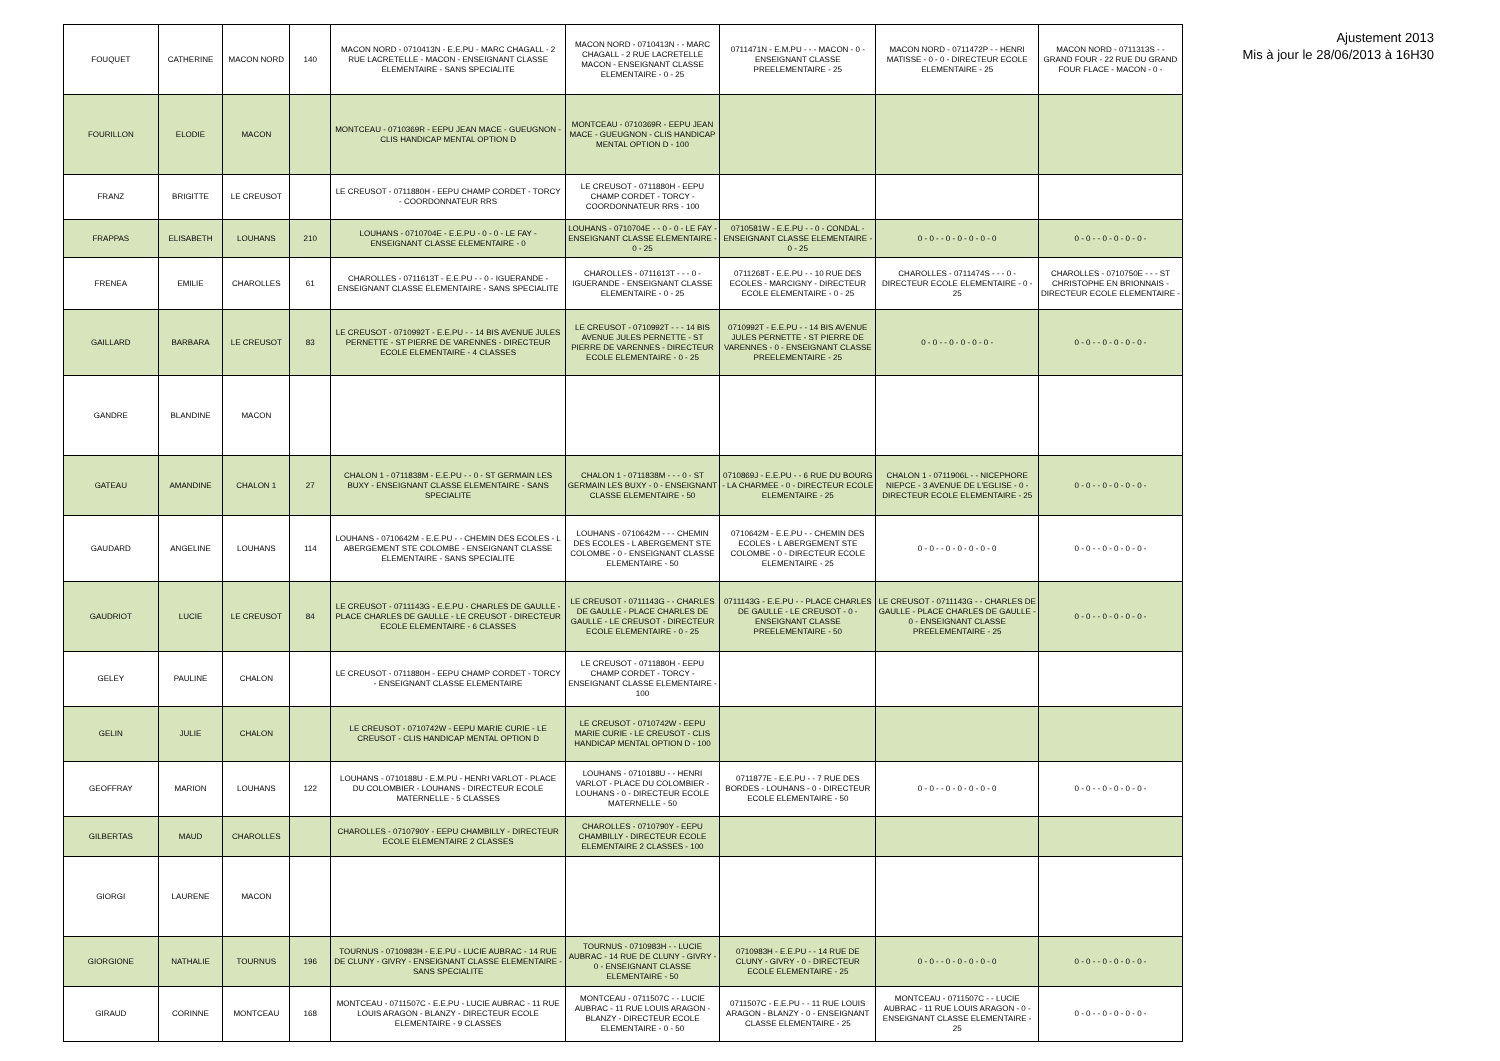| FOUQUET | CATHERINE | MACON NORD | 140 | MACON NORD - 0710413N - E.E.PU - MARC CHAGALL - 2 RUE LACRETELLE - MACON - ENSEIGNANT CLASSE ELEMENTAIRE - SANS SPECIALITE | MACON NORD - 0710413N - - MARC CHAGALL - 2 RUE LACRETELLE MACON - ENSEIGNANT CLASSE ELEMENTAIRE - 0 - 25 | 0711471N - E.M.PU - - - MACON - 0 - ENSEIGNANT CLASSE PREELEMENTAIRE - 25 | MACON NORD - 0711472P - - HENRI MATISSE - 0 - 0 - DIRECTEUR ECOLE ELEMENTAIRE - 25 | MACON NORD - 0711313S - - GRAND FOUR - 22 RUE DU GRAND FOUR FLACE - MACON - 0 - |
| FOURILLON | ELODIE | MACON | | MONTCEAU - 0710369R - EEPU JEAN MACE - GUEUGNON - CLIS HANDICAP MENTAL OPTION D | MONTCEAU - 0710369R - EEPU JEAN MACE - GUEUGNON - CLIS HANDICAP MENTAL OPTION D - 100 | | | |
| FRANZ | BRIGITTE | LE CREUSOT | | LE CREUSOT - 0711880H - EEPU CHAMP CORDET - TORCY - COORDONNATEUR RRS | LE CREUSOT - 0711880H - EEPU CHAMP CORDET - TORCY - COORDONNATEUR RRS - 100 | | | |
| FRAPPAS | ELISABETH | LOUHANS | 210 | LOUHANS - 0710704E - E.E.PU - 0 - 0 - LE FAY - ENSEIGNANT CLASSE ELEMENTAIRE - 0 | LOUHANS - 0710704E - - 0 - 0 - LE FAY - ENSEIGNANT CLASSE ELEMENTAIRE - 0 - 25 | 0710581W - E.E.PU - - 0 - CONDAL - ENSEIGNANT CLASSE ELEMENTAIRE - 0 - 25 | 0 - 0 - - 0 - 0 - 0 - 0 - 0 | 0 - 0 - - 0 - 0 - 0 - 0 - |
| FRENEA | EMILIE | CHAROLLES | 61 | CHAROLLES - 0711613T - E.E.PU - - 0 - IGUERANDE - ENSEIGNANT CLASSE ELEMENTAIRE - SANS SPECIALITE | CHAROLLES - 0711613T - - - 0 - IGUERANDE - ENSEIGNANT CLASSE ELEMENTAIRE - 0 - 25 | 0711268T - E.E.PU - - 10 RUE DES ECOLES - MARCIGNY - DIRECTEUR ECOLE ELEMENTAIRE - 0 - 25 | CHAROLLES - 0711474S - - - 0 - DIRECTEUR ECOLE ELEMENTAIRE - 0 - 25 | CHAROLLES - 0710750E - - - ST CHRISTOPHE EN BRIONNAIS - DIRECTEUR ECOLE ELEMENTAIRE - |
| GAILLARD | BARBARA | LE CREUSOT | 83 | LE CREUSOT - 0710992T - E.E.PU - - 14 BIS AVENUE JULES PERNETTE - ST PIERRE DE VARENNES - DIRECTEUR ECOLE ELEMENTAIRE - 4 CLASSES | LE CREUSOT - 0710992T - - - 14 BIS AVENUE JULES PERNETTE - ST PIERRE DE VARENNES - DIRECTEUR ECOLE ELEMENTAIRE - 0 - 25 | 0710992T - E.E.PU - - 14 BIS AVENUE JULES PERNETTE - ST PIERRE DE VARENNES - 0 - ENSEIGNANT CLASSE PREELEMENTAIRE - 25 | 0 - 0 - - 0 - 0 - 0 - 0 - | 0 - 0 - - 0 - 0 - 0 - 0 - |
| GANDRE | BLANDINE | MACON | | | | | | |
| GATEAU | AMANDINE | CHALON 1 | 27 | CHALON 1 - 0711838M - E.E.PU - - 0 - ST GERMAIN LES BUXY - ENSEIGNANT CLASSE ELEMENTAIRE - SANS SPECIALITE | CHALON 1 - 0711838M - - - 0 - ST GERMAIN LES BUXY - 0 - ENSEIGNANT CLASSE ELEMENTAIRE - 50 | 0710869J - E.E.PU - - 6 RUE DU BOURG - LA CHARMEE - 0 - DIRECTEUR ECOLE ELEMENTAIRE - 25 | CHALON 1 - 0711906L - - NICEPHORE NIEPCE - 3 AVENUE DE L'EGLISE - 0 - DIRECTEUR ECOLE ELEMENTAIRE - 25 | 0 - 0 - - 0 - 0 - 0 - 0 - |
| GAUDARD | ANGELINE | LOUHANS | 114 | LOUHANS - 0710642M - E.E.PU - - CHEMIN DES ECOLES - L ABERGEMENT STE COLOMBE - ENSEIGNANT CLASSE ELEMENTAIRE - SANS SPECIALITE | LOUHANS - 0710642M - - - CHEMIN DES ECOLES - L ABERGEMENT STE COLOMBE - 0 - ENSEIGNANT CLASSE ELEMENTAIRE - 50 | 0710642M - E.E.PU - - CHEMIN DES ECOLES - L ABERGEMENT STE COLOMBE - 0 - DIRECTEUR ECOLE ELEMENTAIRE - 25 | 0 - 0 - - 0 - 0 - 0 - 0 - 0 | 0 - 0 - - 0 - 0 - 0 - 0 - |
| GAUDRIOT | LUCIE | LE CREUSOT | 84 | LE CREUSOT - 0711143G - E.E.PU - CHARLES DE GAULLE - PLACE CHARLES DE GAULLE - LE CREUSOT - DIRECTEUR ECOLE ELEMENTAIRE - 6 CLASSES | LE CREUSOT - 0711143G - - CHARLES DE GAULLE - PLACE CHARLES DE GAULLE - LE CREUSOT - DIRECTEUR ECOLE ELEMENTAIRE - 0 - 25 | 0711143G - E.E.PU - - PLACE CHARLES DE GAULLE - LE CREUSOT - 0 - ENSEIGNANT CLASSE PREELEMENTAIRE - 50 | LE CREUSOT - 0711143G - - CHARLES DE GAULLE - PLACE CHARLES DE GAULLE - 0 - ENSEIGNANT CLASSE PREELEMENTAIRE - 25 | 0 - 0 - - 0 - 0 - 0 - 0 - |
| GELEY | PAULINE | CHALON | | LE CREUSOT - 0711880H - EEPU CHAMP CORDET - TORCY - ENSEIGNANT CLASSE ELEMENTAIRE | LE CREUSOT - 0711880H - EEPU CHAMP CORDET - TORCY - ENSEIGNANT CLASSE ELEMENTAIRE - 100 | | | |
| GELIN | JULIE | CHALON | | LE CREUSOT - 0710742W - EEPU MARIE CURIE - LE CREUSOT - CLIS HANDICAP MENTAL OPTION D | LE CREUSOT - 0710742W - EEPU MARIE CURIE - LE CREUSOT - CLIS HANDICAP MENTAL OPTION D - 100 | | | |
| GEOFFRAY | MARION | LOUHANS | 122 | LOUHANS - 0710188U - E.M.PU - HENRI VARLOT - PLACE DU COLOMBIER - LOUHANS - DIRECTEUR ECOLE MATERNELLE - 5 CLASSES | LOUHANS - 0710188U - - HENRI VARLOT - PLACE DU COLOMBIER - LOUHANS - 0 - DIRECTEUR ECOLE MATERNELLE - 50 | 0711877E - E.E.PU - - 7 RUE DES BORDES - LOUHANS - 0 - DIRECTEUR ECOLE ELEMENTAIRE - 50 | 0 - 0 - - 0 - 0 - 0 - 0 - 0 | 0 - 0 - - 0 - 0 - 0 - 0 - |
| GILBERTAS | MAUD | CHAROLLES | | CHAROLLES - 0710790Y - EEPU CHAMBILLY - DIRECTEUR ECOLE ELEMENTAIRE 2 CLASSES | CHAROLLES - 0710790Y - EEPU CHAMBILLY - DIRECTEUR ECOLE ELEMENTAIRE 2 CLASSES - 100 | | | |
| GIORGI | LAURENE | MACON | | | | | | |
| GIORGIONE | NATHALIE | TOURNUS | 196 | TOURNUS - 0710983H - E.E.PU - LUCIE AUBRAC - 14 RUE DE CLUNY - GIVRY - ENSEIGNANT CLASSE ELEMENTAIRE - SANS SPECIALITE | TOURNUS - 0710983H - - LUCIE AUBRAC - 14 RUE DE CLUNY - GIVRY - 0 - ENSEIGNANT CLASSE ELEMENTAIRE - 50 | 0710983H - E.E.PU - - 14 RUE DE CLUNY - GIVRY - 0 - DIRECTEUR ECOLE ELEMENTAIRE - 25 | 0 - 0 - - 0 - 0 - 0 - 0 - 0 | 0 - 0 - - 0 - 0 - 0 - 0 - |
| GIRAUD | CORINNE | MONTCEAU | 168 | MONTCEAU - 0711507C - E.E.PU - LUCIE AUBRAC - 11 RUE LOUIS ARAGON - BLANZY - DIRECTEUR ECOLE ELEMENTAIRE - 9 CLASSES | MONTCEAU - 0711507C - - LUCIE AUBRAC - 11 RUE LOUIS ARAGON - BLANZY - DIRECTEUR ECOLE ELEMENTAIRE - 0 - 50 | 0711507C - E.E.PU - - 11 RUE LOUIS ARAGON - BLANZY - 0 - ENSEIGNANT CLASSE ELEMENTAIRE - 25 | MONTCEAU - 0711507C - - LUCIE AUBRAC - 11 RUE LOUIS ARAGON - 0 - ENSEIGNANT CLASSE ELEMENTAIRE - 25 | 0 - 0 - - 0 - 0 - 0 - 0 - |
Ajustement 2013
Mis à jour le 28/06/2013 à 16H30